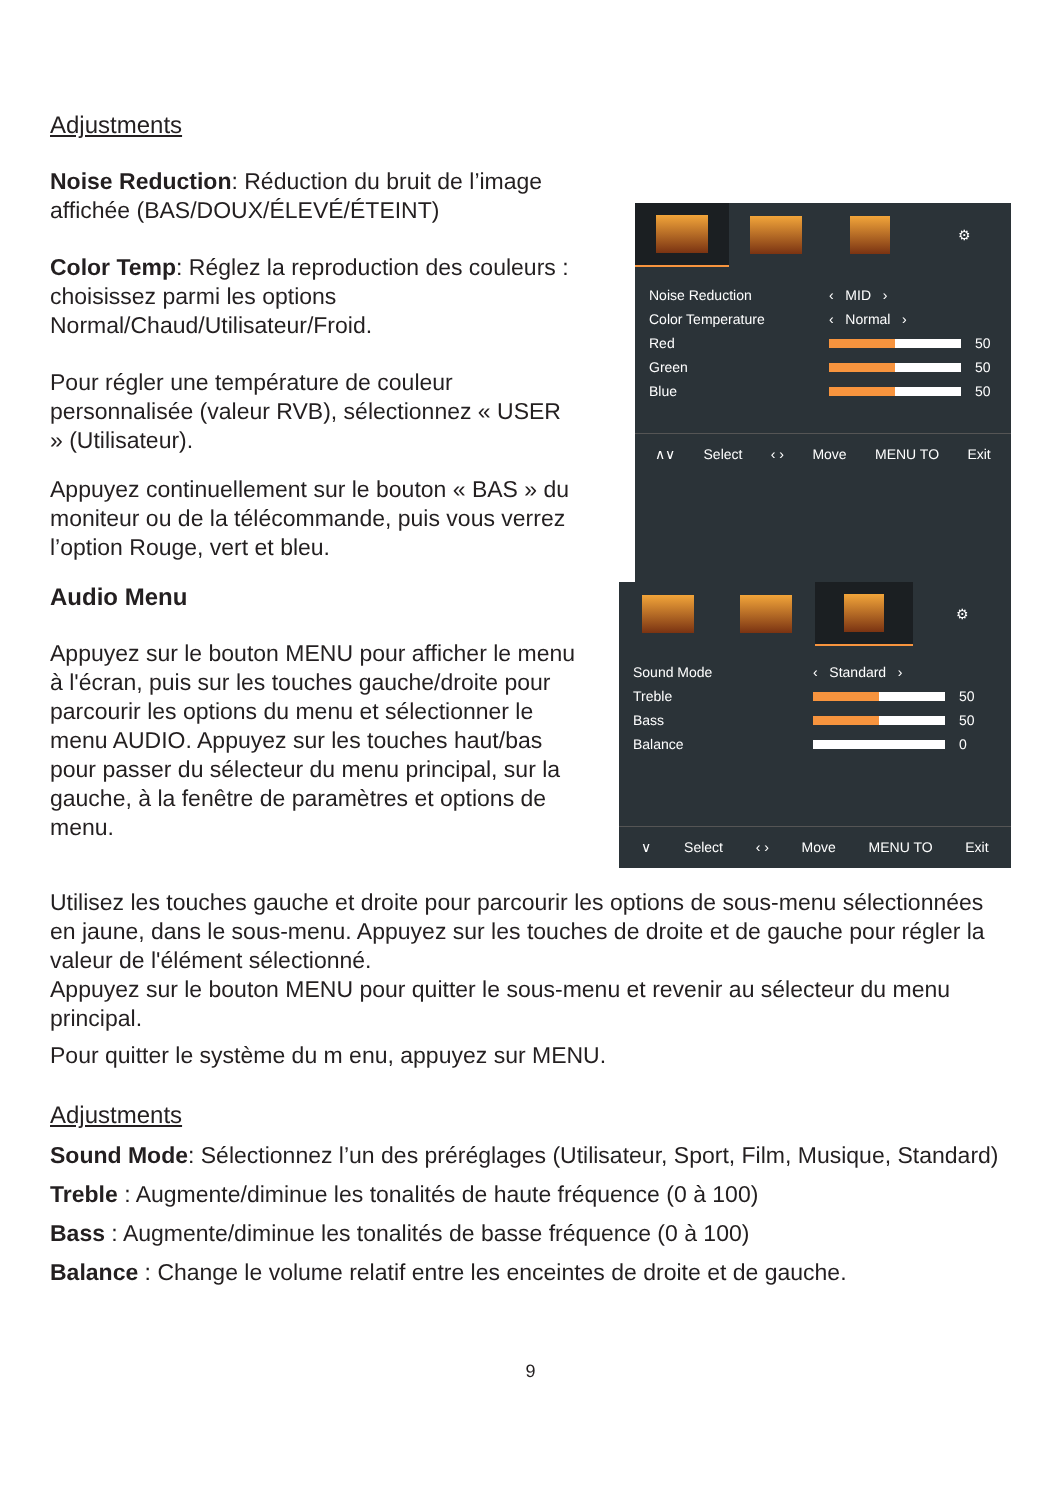Adjustments
Noise Reduction: Réduction du bruit de l’image affichée (BAS/DOUX/ÉLEVÉ/ÉTEINT)
Color Temp: Réglez la reproduction des couleurs : choisissez parmi les options Normal/Chaud/Utilisateur/Froid.
Pour régler une température de couleur personnalisée (valeur RVB), sélectionnez « USER » (Utilisateur).
Appuyez continuellement sur le bouton « BAS » du moniteur ou de la télécommande, puis vous verrez l’option Rouge, vert et bleu.
⚙
Noise Reduction ‹ MID ›
Color Temperature ‹ Normal ›
Red 50
Green 50
Blue 50
∧∨ Select ‹ › Move MENU TO Exit
Audio Menu
Appuyez sur le bouton MENU pour afficher le menu à l'écran, puis sur les touches gauche/droite pour parcourir les options du menu et sélectionner le menu AUDIO. Appuyez sur les touches haut/bas pour passer du sélecteur du menu principal, sur la gauche, à la fenêtre de paramètres et options de menu.
⚙
Sound Mode ‹ Standard ›
Treble 50
Bass 50
Balance 0
∨ Select ‹ › Move MENU TO Exit
Utilisez les touches gauche et droite pour parcourir les options de sous-menu sélectionnées en jaune, dans le sous-menu. Appuyez sur les touches de droite et de gauche pour régler la valeur de l'élément sélectionné.
Appuyez sur le bouton MENU pour quitter le sous-menu et revenir au sélecteur du menu principal.
Pour quitter le système du m enu, appuyez sur MENU.
Adjustments
Sound Mode: Sélectionnez l’un des préréglages (Utilisateur, Sport, Film, Musique, Standard)
Treble : Augmente/diminue les tonalités de haute fréquence (0 à 100)
Bass : Augmente/diminue les tonalités de basse fréquence (0 à 100)
Balance : Change le volume relatif entre les enceintes de droite et de gauche.
9